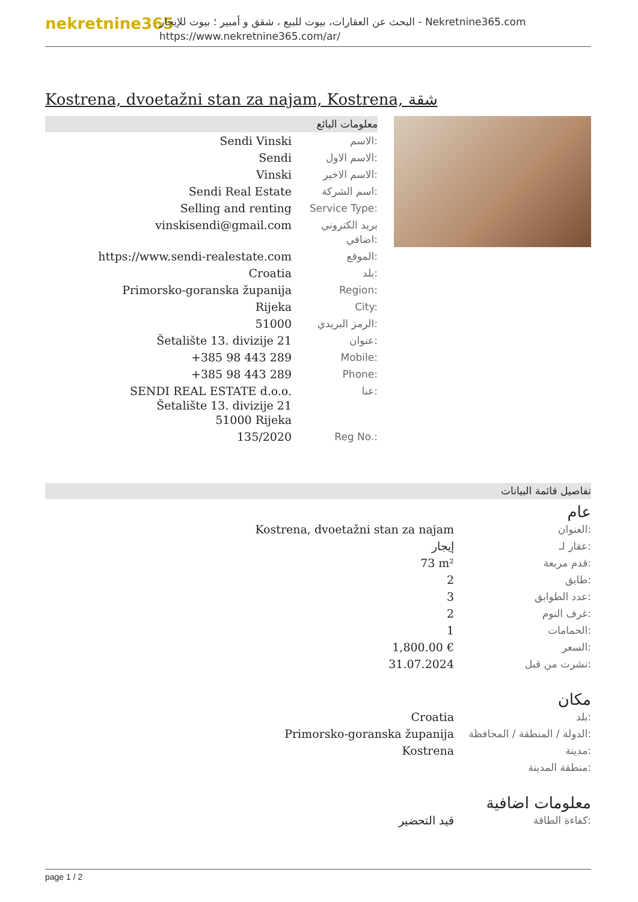nekretnine365
البحث عن العقارات، بيوت للبيع ، شقق و أمبير ؛ بيوت للإيجار - Nekretnine365.com
https://www.nekretnine365.com/ar/
Kostrena, dvoetažni stan za najam, Kostrena, شقة
معلومات البائع
| Sendi Vinski | الاسم: |
| Sendi | الاسم الاول: |
| Vinski | الاسم الاخير: |
| Sendi Real Estate | اسم الشركة: |
| Selling and renting | Service Type: |
| vinskisendi@gmail.com | بريد الكتروني اضافي: |
| https://www.sendi-realestate.com | الموقع: |
| Croatia | بلد: |
| Primorsko-goranska županija | Region: |
| Rijeka | City: |
| 51000 | الرمز البريدي: |
| Šetalište 13. divizije 21 | عنوان: |
| +385 98 443 289 | Mobile: |
| +385 98 443 289 | Phone: |
| SENDI REAL ESTATE d.o.o. Šetalište 13. divizije 21 51000 Rijeka | عنا: |
| 135/2020 | Reg No.: |
تفاصيل قائمة البيانات
عام
| Kostrena, dvoetažni stan za najam | العنوان: |
| إيجار | عقار لـ: |
| 73 m² | قدم مربعة: |
| 2 | طابق: |
| 3 | عدد الطوابق: |
| 2 | غرف النوم: |
| 1 | الحمامات: |
| 1,800.00 € | السعر: |
| 31.07.2024 | نشرت من قبل: |
مكان
| Croatia | بلد: |
| Primorsko-goranska županija | الدولة / المنطقة / المحافظة: |
| Kostrena | مدينة: |
| | منطقة المدينة: |
معلومات اضافية
| قيد التحضير | كفاءة الطاقة: |
page 1 / 2